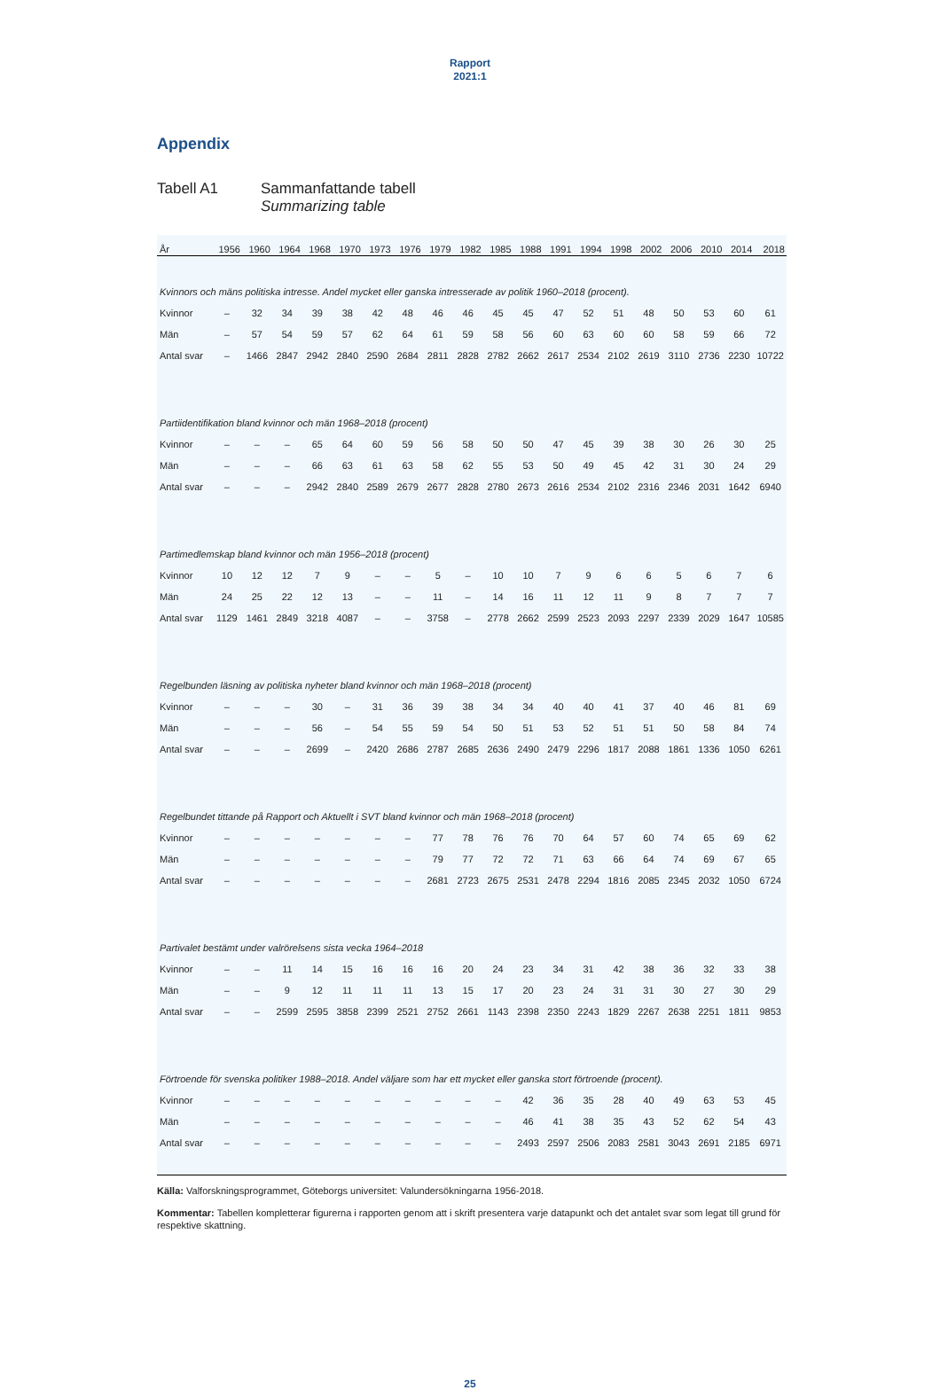Rapport
2021:1
Appendix
Tabell A1 Sammanfattande tabell
Summarizing table
| År | 1956 | 1960 | 1964 | 1968 | 1970 | 1973 | 1976 | 1979 | 1982 | 1985 | 1988 | 1991 | 1994 | 1998 | 2002 | 2006 | 2010 | 2014 | 2018 |
| --- | --- | --- | --- | --- | --- | --- | --- | --- | --- | --- | --- | --- | --- | --- | --- | --- | --- | --- | --- |
| Kvinnors och mäns politiska intresse. Andel mycket eller ganska intresserade av politik 1960–2018 (procent). | | | | | | | | | | | | | | | | | | | |
| Kvinnor | – | 32 | 34 | 39 | 38 | 42 | 48 | 46 | 46 | 45 | 45 | 47 | 52 | 51 | 48 | 50 | 53 | 60 | 61 |
| Män | – | 57 | 54 | 59 | 57 | 62 | 64 | 61 | 59 | 58 | 56 | 60 | 63 | 60 | 60 | 58 | 59 | 66 | 72 |
| Antal svar | – | 1466 | 2847 | 2942 | 2840 | 2590 | 2684 | 2811 | 2828 | 2782 | 2662 | 2617 | 2534 | 2102 | 2619 | 3110 | 2736 | 2230 | 10722 |
| Partiidentifikation bland kvinnor och män 1968–2018 (procent) | | | | | | | | | | | | | | | | | | | |
| Kvinnor | – | – | – | 65 | 64 | 60 | 59 | 56 | 58 | 50 | 50 | 47 | 45 | 39 | 38 | 30 | 26 | 30 | 25 |
| Män | – | – | – | 66 | 63 | 61 | 63 | 58 | 62 | 55 | 53 | 50 | 49 | 45 | 42 | 31 | 30 | 24 | 29 |
| Antal svar | – | – | – | 2942 | 2840 | 2589 | 2679 | 2677 | 2828 | 2780 | 2673 | 2616 | 2534 | 2102 | 2316 | 2346 | 2031 | 1642 | 6940 |
| Partimedlemskap bland kvinnor och män 1956–2018 (procent) | | | | | | | | | | | | | | | | | | | |
| Kvinnor | 10 | 12 | 12 | 7 | 9 | – | – | 5 | – | 10 | 10 | 7 | 9 | 6 | 6 | 5 | 6 | 7 | 6 |
| Män | 24 | 25 | 22 | 12 | 13 | – | – | 11 | – | 14 | 16 | 11 | 12 | 11 | 9 | 8 | 7 | 7 | 7 |
| Antal svar | 1129 | 1461 | 2849 | 3218 | 4087 | – | – | 3758 | – | 2778 | 2662 | 2599 | 2523 | 2093 | 2297 | 2339 | 2029 | 1647 | 10585 |
| Regelbunden läsning av politiska nyheter bland kvinnor och män 1968–2018 (procent) | | | | | | | | | | | | | | | | | | | |
| Kvinnor | – | – | – | 30 | – | 31 | 36 | 39 | 38 | 34 | 34 | 40 | 40 | 41 | 37 | 40 | 46 | 81 | 69 |
| Män | – | – | – | 56 | – | 54 | 55 | 59 | 54 | 50 | 51 | 53 | 52 | 51 | 51 | 50 | 58 | 84 | 74 |
| Antal svar | – | – | – | 2699 | – | 2420 | 2686 | 2787 | 2685 | 2636 | 2490 | 2479 | 2296 | 1817 | 2088 | 1861 | 1336 | 1050 | 6261 |
| Regelbundet tittande på Rapport och Aktuellt i SVT bland kvinnor och män 1968–2018 (procent) | | | | | | | | | | | | | | | | | | | |
| Kvinnor | – | – | – | – | – | – | – | 77 | 78 | 76 | 76 | 70 | 64 | 57 | 60 | 74 | 65 | 69 | 62 |
| Män | – | – | – | – | – | – | – | 79 | 77 | 72 | 72 | 71 | 63 | 66 | 64 | 74 | 69 | 67 | 65 |
| Antal svar | – | – | – | – | – | – | – | 2681 | 2723 | 2675 | 2531 | 2478 | 2294 | 1816 | 2085 | 2345 | 2032 | 1050 | 6724 |
| Partivalet bestämt under valrörelsens sista vecka 1964–2018 | | | | | | | | | | | | | | | | | | | |
| Kvinnor | – | – | 11 | 14 | 15 | 16 | 16 | 16 | 20 | 24 | 23 | 34 | 31 | 42 | 38 | 36 | 32 | 33 | 38 |
| Män | – | – | 9 | 12 | 11 | 11 | 11 | 13 | 15 | 17 | 20 | 23 | 24 | 31 | 31 | 30 | 27 | 30 | 29 |
| Antal svar | – | – | 2599 | 2595 | 3858 | 2399 | 2521 | 2752 | 2661 | 1143 | 2398 | 2350 | 2243 | 1829 | 2267 | 2638 | 2251 | 1811 | 9853 |
| Förtroende för svenska politiker 1988–2018. Andel väljare som har ett mycket eller ganska stort förtroende (procent). | | | | | | | | | | | | | | | | | | | |
| Kvinnor | – | – | – | – | – | – | – | – | – | – | 42 | 36 | 35 | 28 | 40 | 49 | 63 | 53 | 45 |
| Män | – | – | – | – | – | – | – | – | – | – | 46 | 41 | 38 | 35 | 43 | 52 | 62 | 54 | 43 |
| Antal svar | – | – | – | – | – | – | – | – | – | – | 2493 | 2597 | 2506 | 2083 | 2581 | 3043 | 2691 | 2185 | 6971 |
Källa: Valforskningsprogrammet, Göteborgs universitet: Valundersökningarna 1956-2018.
Kommentar: Tabellen kompletterar figurerna i rapporten genom att i skrift presentera varje datapunkt och det antalet svar som legat till grund för respektive skattning.
25